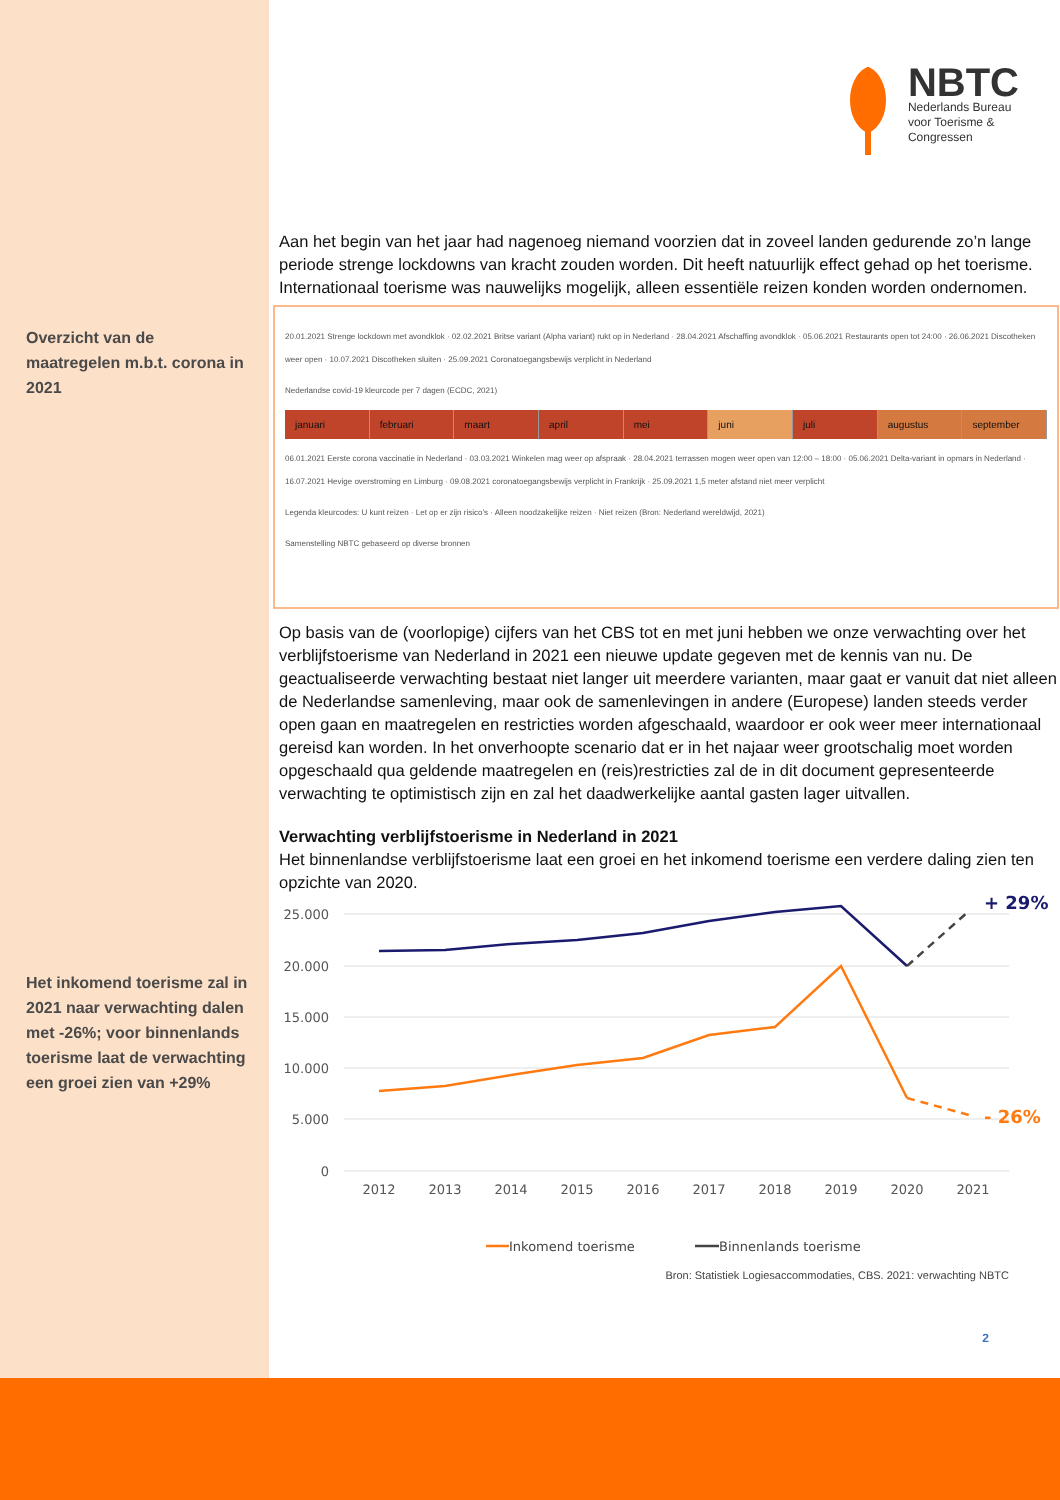Overzicht van de maatregelen m.b.t. corona in 2021
Het inkomend toerisme zal in 2021 naar verwachting dalen met -26%; voor binnenlands toerisme laat de verwachting een groei zien van +29%
NBTC
Nederlands Bureau
voor Toerisme &
Congressen
Aan het begin van het jaar had nagenoeg niemand voorzien dat in zoveel landen gedurende zo’n lange periode strenge lockdowns van kracht zouden worden. Dit heeft natuurlijk effect gehad op het toerisme. Internationaal toerisme was nauwelijks mogelijk, alleen essentiële reizen konden worden ondernomen.
20.01.2021 Strenge lockdown met avondklok · 02.02.2021 Britse variant (Alpha variant) rukt op in Nederland · 28.04.2021 Afschaffing avondklok · 05.06.2021 Restaurants open tot 24:00 · 26.06.2021 Discotheken weer open · 10.07.2021 Discotheken sluiten · 25.09.2021 Coronatoegangsbewijs verplicht in Nederland
Nederlandse covid-19 kleurcode per 7 dagen (ECDC, 2021)
januari februari maart april mei juni juli augustus september
06.01.2021 Eerste corona vaccinatie in Nederland · 03.03.2021 Winkelen mag weer op afspraak · 28.04.2021 terrassen mogen weer open van 12:00 – 18:00 · 05.06.2021 Delta-variant in opmars in Nederland · 16.07.2021 Hevige overstroming en Limburg · 09.08.2021 coronatoegangsbewijs verplicht in Frankrijk · 25.09.2021 1,5 meter afstand niet meer verplicht
Legenda kleurcodes: U kunt reizen · Let op er zijn risico’s · Alleen noodzakelijke reizen · Niet reizen (Bron: Nederland wereldwijd, 2021)
Samenstelling NBTC gebaseerd op diverse bronnen
Op basis van de (voorlopige) cijfers van het CBS tot en met juni hebben we onze verwachting over het verblijfstoerisme van Nederland in 2021 een nieuwe update gegeven met de kennis van nu. De geactualiseerde verwachting bestaat niet langer uit meerdere varianten, maar gaat er vanuit dat niet alleen de Nederlandse samenleving, maar ook de samenlevingen in andere (Europese) landen steeds verder open gaan en maatregelen en restricties worden afgeschaald, waardoor er ook weer meer internationaal gereisd kan worden. In het onverhoopte scenario dat er in het najaar weer grootschalig moet worden opgeschaald qua geldende maatregelen en (reis)restricties zal de in dit document gepresenteerde verwachting te optimistisch zijn en zal het daadwerkelijke aantal gasten lager uitvallen.
Verwachting verblijfstoerisme in Nederland in 2021
Het binnenlandse verblijfstoerisme laat een groei en het inkomend toerisme een verdere daling zien ten opzichte van 2020.
25.000
20.000
15.000
10.000
5.000
0
2012
2013
2014
2015
2016
2017
2018
2019
2020
2021
+ 29%
- 26%
Inkomend toerisme
Binnenlands toerisme
Bron: Statistiek Logiesaccommodaties, CBS. 2021: verwachting NBTC
2